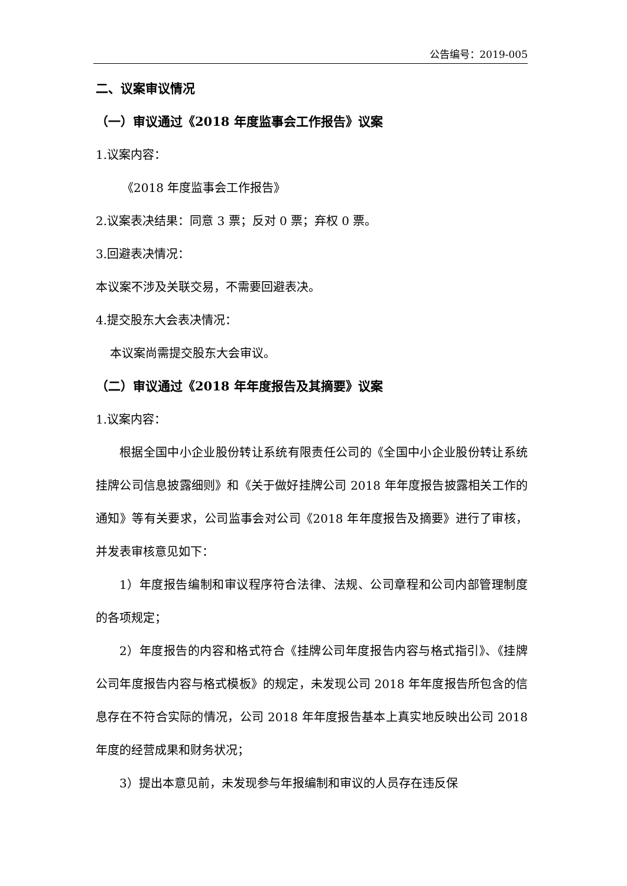公告编号：2019-005
二、议案审议情况
（一）审议通过《2018 年度监事会工作报告》议案
1.议案内容：
《2018 年度监事会工作报告》
2.议案表决结果：同意 3 票；反对 0 票；弃权 0 票。
3.回避表决情况：
本议案不涉及关联交易，不需要回避表决。
4.提交股东大会表决情况：
本议案尚需提交股东大会审议。
（二）审议通过《2018 年年度报告及其摘要》议案
1.议案内容：
根据全国中小企业股份转让系统有限责任公司的《全国中小企业股份转让系统挂牌公司信息披露细则》和《关于做好挂牌公司 2018 年年度报告披露相关工作的通知》等有关要求，公司监事会对公司《2018 年年度报告及摘要》进行了审核，并发表审核意见如下：
1）年度报告编制和审议程序符合法律、法规、公司章程和公司内部管理制度的各项规定；
2）年度报告的内容和格式符合《挂牌公司年度报告内容与格式指引》、《挂牌公司年度报告内容与格式模板》的规定，未发现公司 2018 年年度报告所包含的信息存在不符合实际的情况，公司 2018 年年度报告基本上真实地反映出公司 2018 年度的经营成果和财务状况；
3）提出本意见前，未发现参与年报编制和审议的人员存在违反保